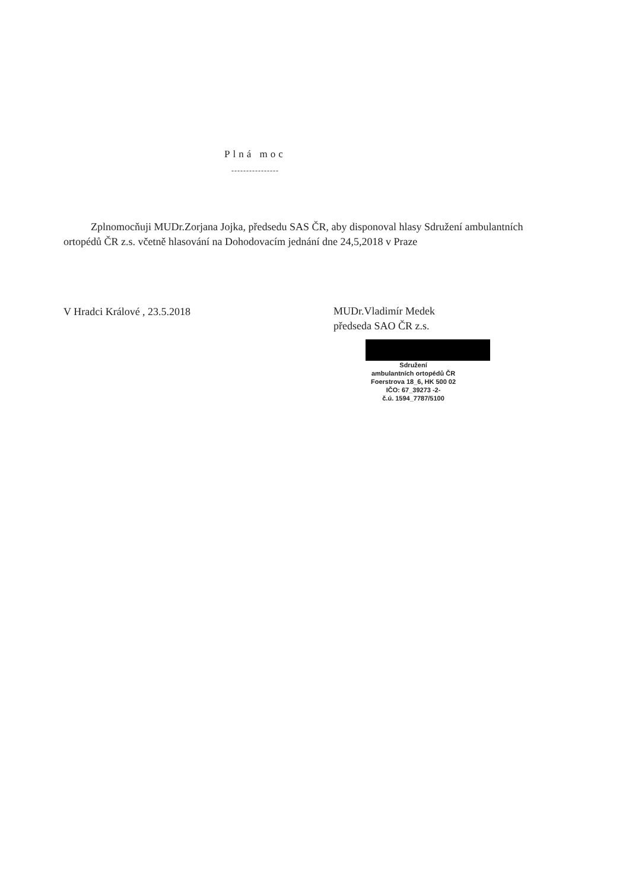Plná moc
----------------
Zplnomocňuji MUDr.Zorjana Jojka, předsedu SAS ČR, aby disponoval hlasy Sdružení ambulantních ortopédů ČR z.s. včetně hlasování na Dohodovacím jednání dne 24,5,2018 v Praze
V Hradci Králové , 23.5.2018
MUDr.Vladimír Medek
předseda SAO ČR z.s.
Sdružení
ambulantních ortopédů ČR
Foerstrova 18_6, HK 500 02
IČO: 67_39273 -2-
č.ú. 1594_7787/5100